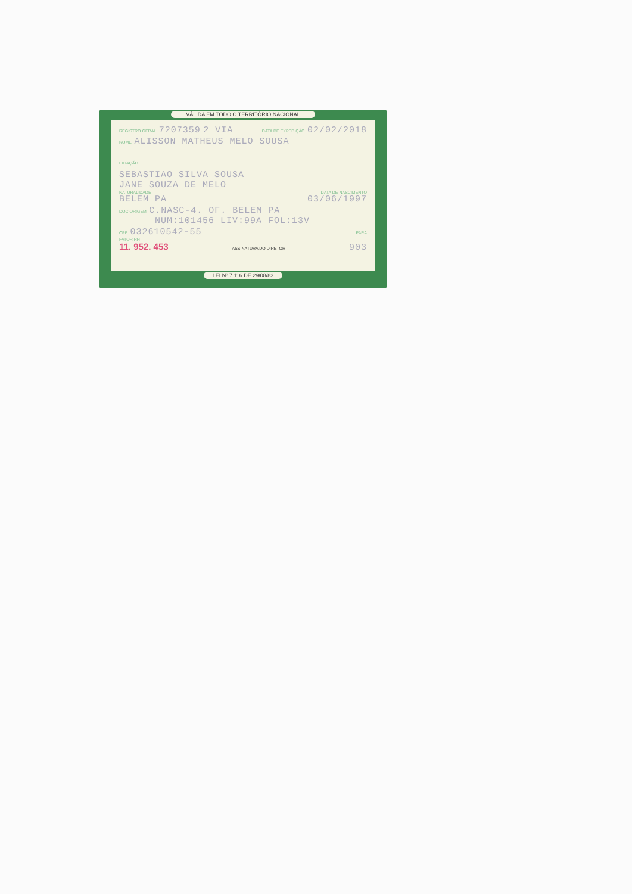VÁLIDA EM TODO O TERRITÓRIO NACIONAL
REGISTRO GERAL 7207359 2 VIA DATA DE EXPEDIÇÃO 02/02/2018
NOME ALISSON MATHEUS MELO SOUSA
FILIAÇÃO
SEBASTIAO SILVA SOUSA
JANE SOUZA DE MELO
NATURALIDADE DATA DE NASCIMENTO
BELEM PA 03/06/1997
DOC ORIGEM C.NASC-4. OF. BELEM PA
NUM:101456 LIV:99A FOL:13V
CPF 032610542-55 PARÁ
FATOR RH
11. 952. 453 ASSINATURA DO DIRETOR 903
LEI Nº 7.116 DE 29/08/83